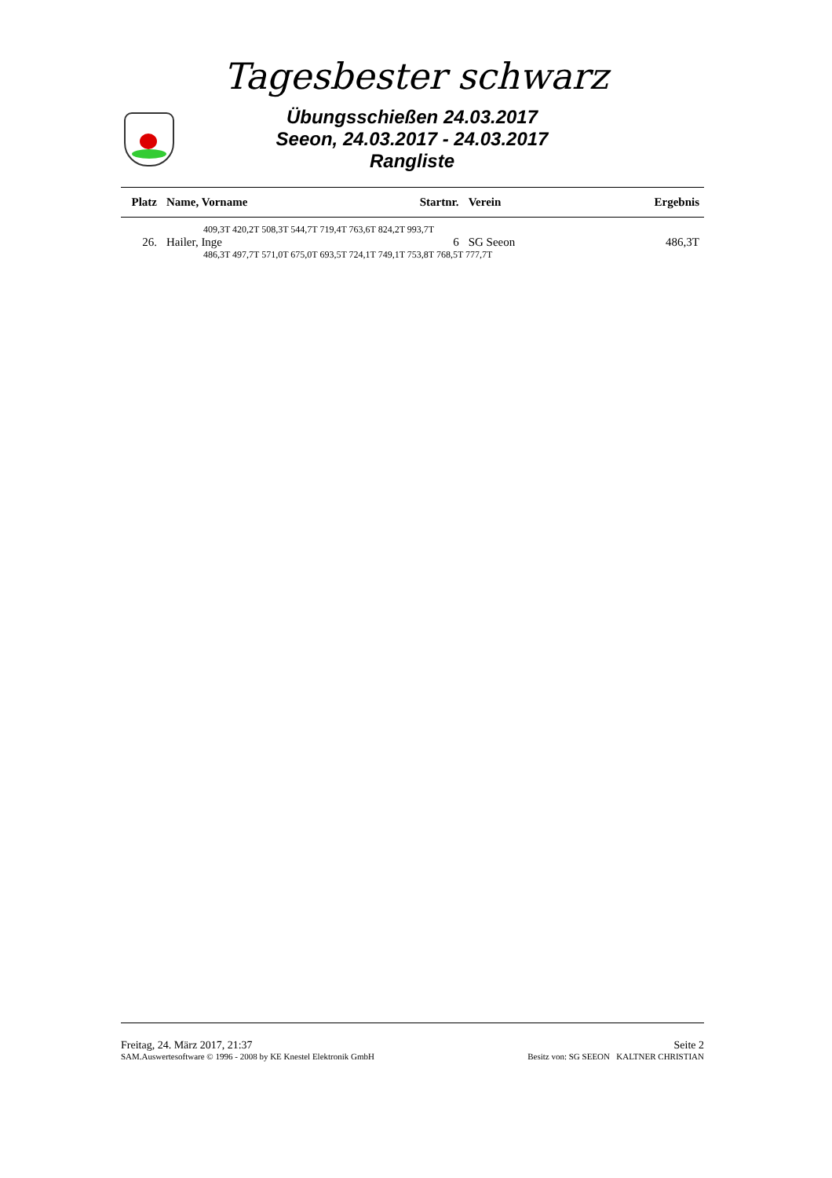Tagesbester schwarz
Übungsschießen 24.03.2017
Seeon, 24.03.2017 - 24.03.2017
Rangliste
| Platz | Name, Vorname | Startnr. | Verein | Ergebnis |
| --- | --- | --- | --- | --- |
| 409,3T 420,2T 508,3T 544,7T 719,4T 763,6T 824,2T 993,7T | | | | |
| 26. | Hailer, Inge | 6 | SG Seeon | 486,3T |
| 486,3T 497,7T 571,0T 675,0T 693,5T 724,1T 749,1T 753,8T 768,5T 777,7T | | | | |
Freitag, 24. März 2017, 21:37 Seite 2
SAM.Auswertesoftware © 1996 - 2008 by KE Knestel Elektronik GmbH Besitz von: SG SEEON KALTNER CHRISTIAN